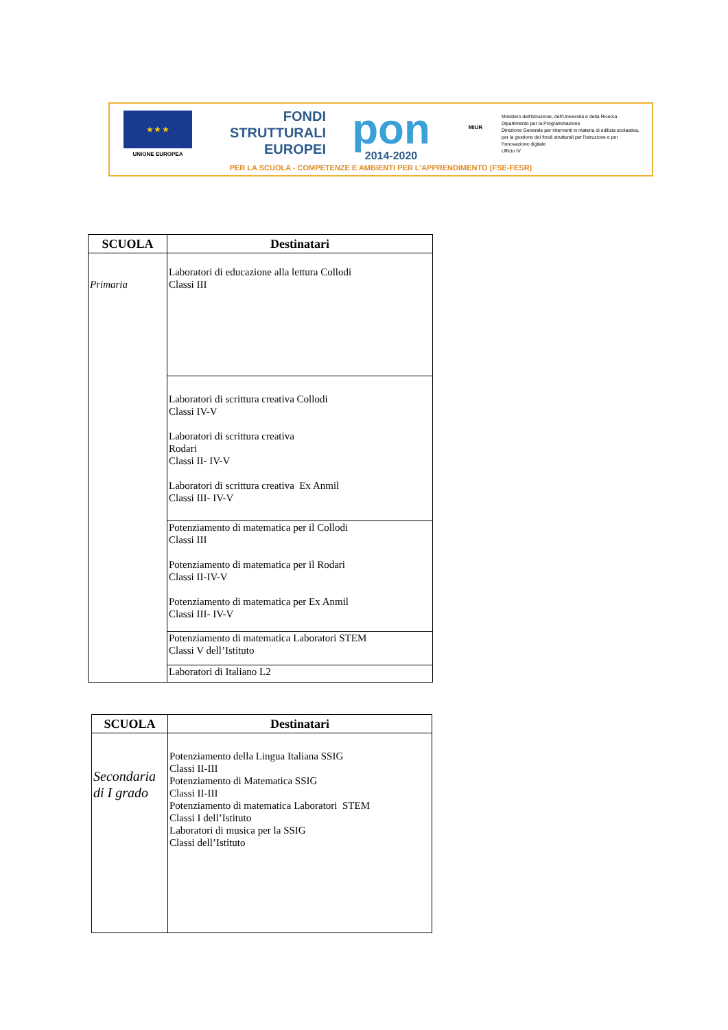★ ★ ★
UNIONE EUROPEA
FONDI
STRUTTURALI
EUROPEI
pon
2014-2020
MIUR
Ministero dell'Istruzione, dell'Università e della Ricerca
Dipartimento per la Programmazione
Direzione Generale per interventi in materia di edilizia scolastica, per la gestione dei fondi strutturali per l'istruzione e per l'innovazione digitale
Ufficio IV
PER LA SCUOLA - COMPETENZE E AMBIENTI PER L'APPRENDIMENTO (FSE-FESR)
| SCUOLA | Destinatari |
| --- | --- |
| Primaria | Laboratori di educazione alla lettura Collodi Classi III |
| | Laboratori di scrittura creativa Collodi Classi IV-V Laboratori di scrittura creativa Rodari Classi II- IV-V Laboratori di scrittura creativa Ex Anmil Classi III- IV-V |
| | Potenziamento di matematica per il Collodi Classi III Potenziamento di matematica per il Rodari Classi II-IV-V Potenziamento di matematica per Ex Anmil Classi III- IV-V |
| | Potenziamento di matematica Laboratori STEM Classi V dell’Istituto |
| | Laboratori di Italiano L2 |
| SCUOLA | Destinatari |
| --- | --- |
| Secondaria di I grado | Potenziamento della Lingua Italiana SSIG Classi II-III Potenziamento di Matematica SSIG Classi II-III Potenziamento di matematica Laboratori STEM Classi I dell’Istituto Laboratori di musica per la SSIG Classi dell’Istituto |